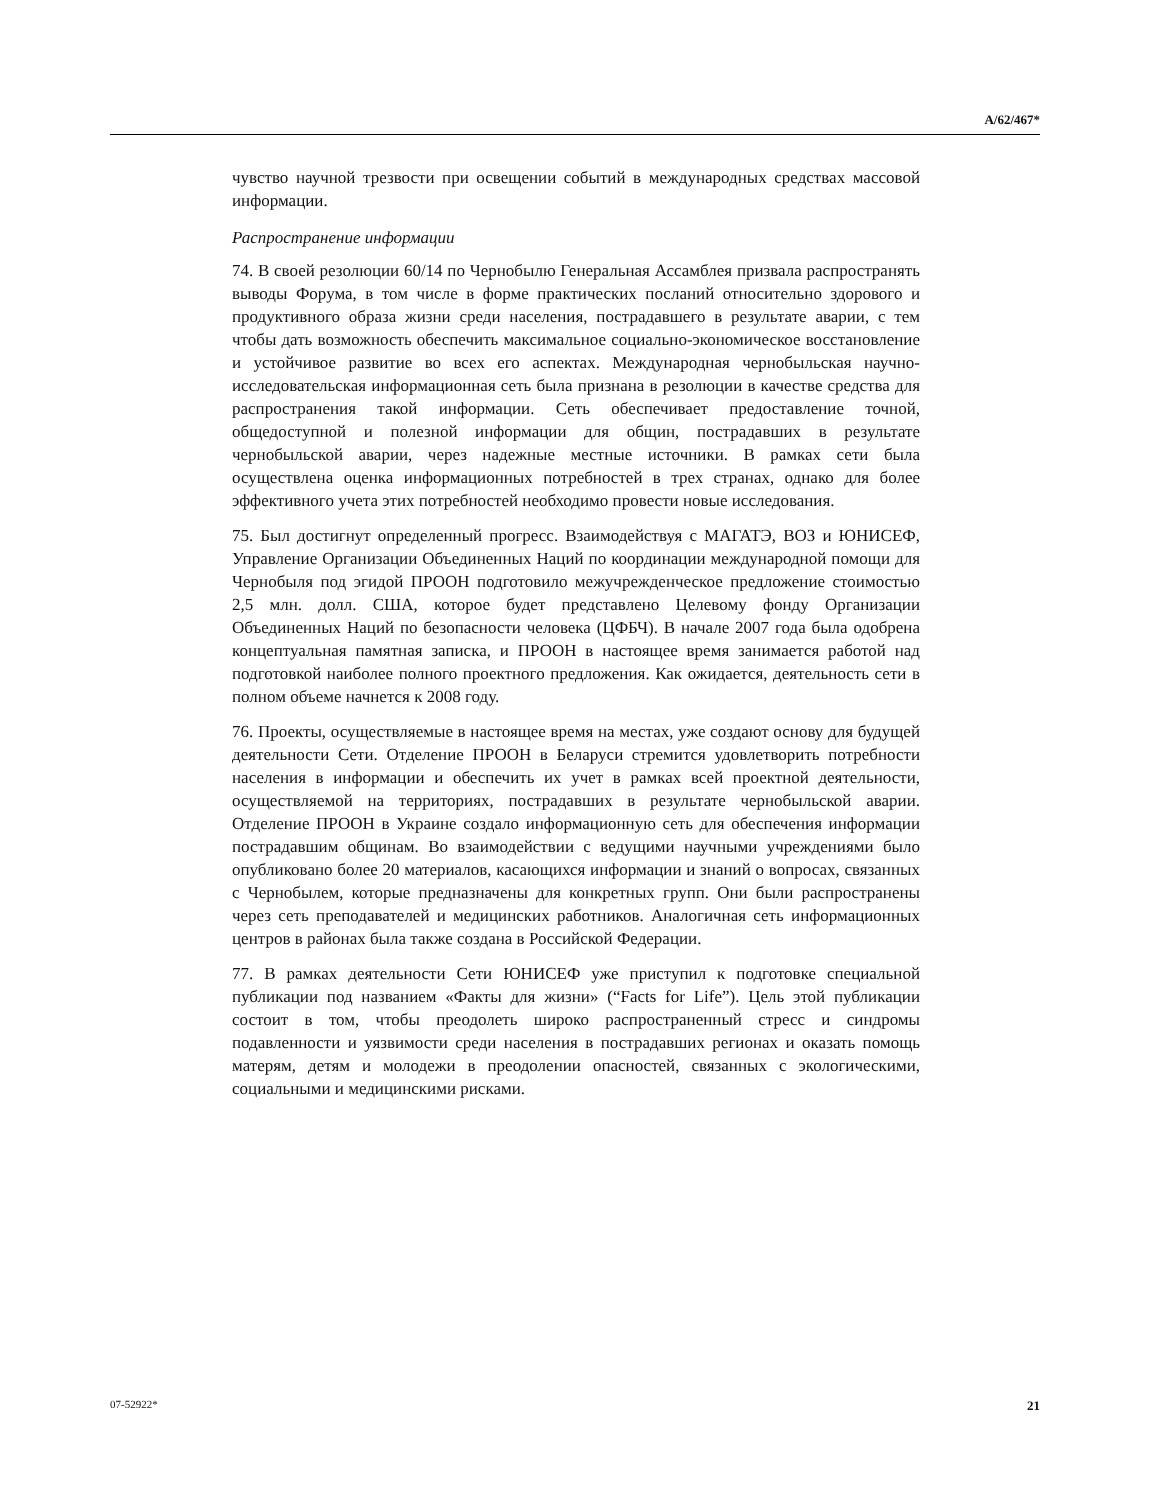A/62/467*
чувство научной трезвости при освещении событий в международных средствах массовой информации.
Распространение информации
74. В своей резолюции 60/14 по Чернобылю Генеральная Ассамблея призвала распространять выводы Форума, в том числе в форме практических посланий относительно здорового и продуктивного образа жизни среди населения, пострадавшего в результате аварии, с тем чтобы дать возможность обеспечить максимальное социально-экономическое восстановление и устойчивое развитие во всех его аспектах. Международная чернобыльская научно-исследовательская информационная сеть была признана в резолюции в качестве средства для распространения такой информации. Сеть обеспечивает предоставление точной, общедоступной и полезной информации для общин, пострадавших в результате чернобыльской аварии, через надежные местные источники. В рамках сети была осуществлена оценка информационных потребностей в трех странах, однако для более эффективного учета этих потребностей необходимо провести новые исследования.
75. Был достигнут определенный прогресс. Взаимодействуя с МАГАТЭ, ВОЗ и ЮНИСЕФ, Управление Организации Объединенных Наций по координации международной помощи для Чернобыля под эгидой ПРООН подготовило межучрежденческое предложение стоимостью 2,5 млн. долл. США, которое будет представлено Целевому фонду Организации Объединенных Наций по безопасности человека (ЦФБЧ). В начале 2007 года была одобрена концептуальная памятная записка, и ПРООН в настоящее время занимается работой над подготовкой наиболее полного проектного предложения. Как ожидается, деятельность сети в полном объеме начнется к 2008 году.
76. Проекты, осуществляемые в настоящее время на местах, уже создают основу для будущей деятельности Сети. Отделение ПРООН в Беларуси стремится удовлетворить потребности населения в информации и обеспечить их учет в рамках всей проектной деятельности, осуществляемой на территориях, пострадавших в результате чернобыльской аварии. Отделение ПРООН в Украине создало информационную сеть для обеспечения информации пострадавшим общинам. Во взаимодействии с ведущими научными учреждениями было опубликовано более 20 материалов, касающихся информации и знаний о вопросах, связанных с Чернобылем, которые предназначены для конкретных групп. Они были распространены через сеть преподавателей и медицинских работников. Аналогичная сеть информационных центров в районах была также создана в Российской Федерации.
77. В рамках деятельности Сети ЮНИСЕФ уже приступил к подготовке специальной публикации под названием «Факты для жизни» (“Facts for Life”). Цель этой публикации состоит в том, чтобы преодолеть широко распространенный стресс и синдромы подавленности и уязвимости среди населения в пострадавших регионах и оказать помощь матерям, детям и молодежи в преодолении опасностей, связанных с экологическими, социальными и медицинскими рисками.
07-52922* 21